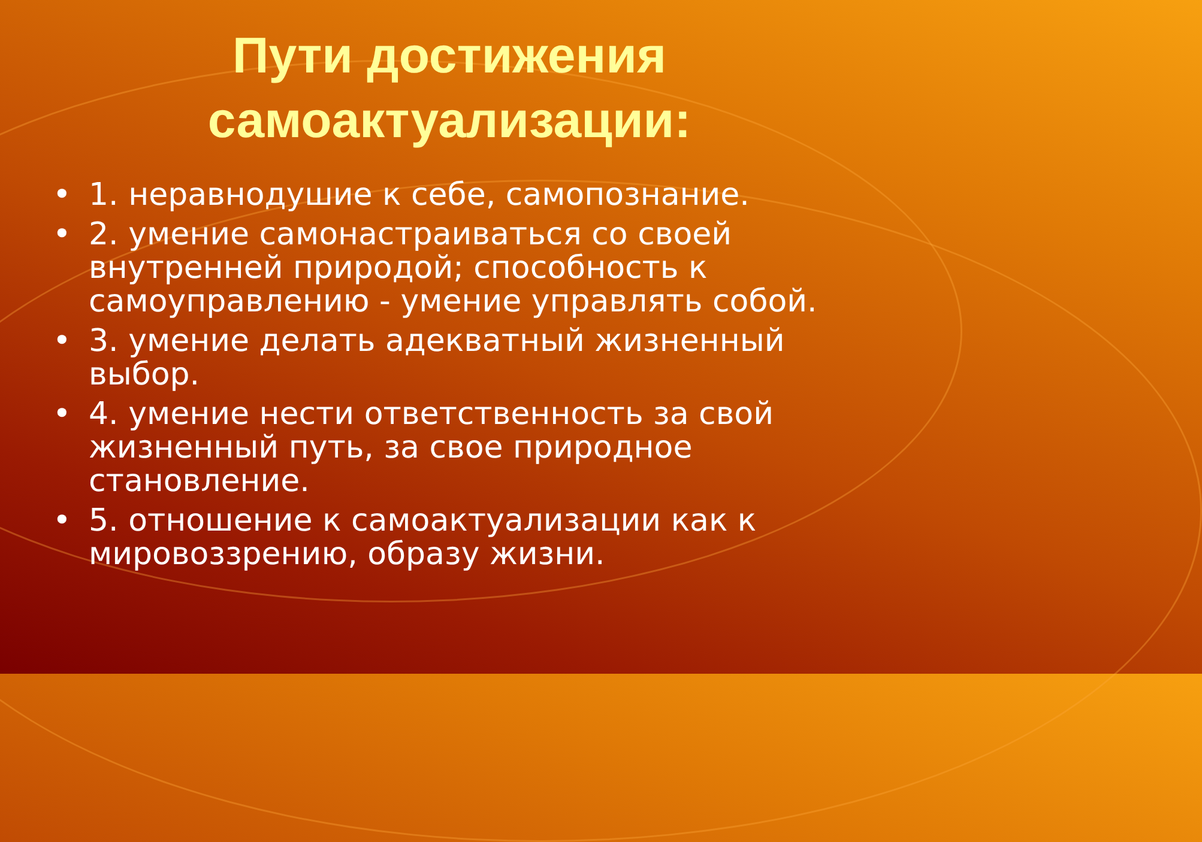Пути достижения
самоактуализации:
• 1. неравнодушие к себе, самопознание.
• 2. умение самонастраиваться со своей внутренней природой; способность к самоуправлению - умение управлять собой.
• 3. умение делать адекватный жизненный выбор.
• 4. умение нести ответственность за свой жизненный путь, за свое природное становление.
• 5. отношение к самоактуализации как к мировоззрению, образу жизни.